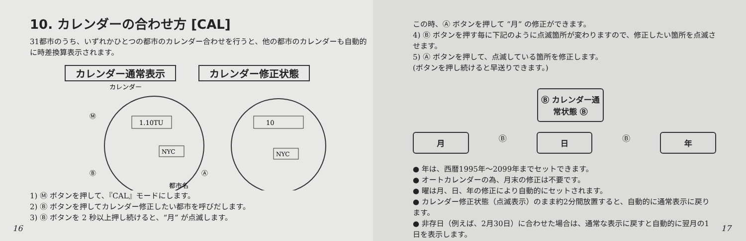10. カレンダーの合わせ方 [CAL]
31都市のうち、いずれかひとつの都市のカレンダー合わせを行うと、他の都市のカレンダーも自動的に時差換算表示されます。
カレンダー通常表示 カレンダー修正状態
カレンダー
1.10TU
NYC
Ⓜ
Ⓑ
Ⓐ
都市名
10
NYC
1) Ⓜ ボタンを押して、『CAL』モードにします。
2) Ⓑ ボタンを押してカレンダー修正したい都市を呼びだします。
3) Ⓑ ボタンを 2 秒以上押し続けると、“月” が点滅します。
16
この時、Ⓐ ボタンを押して “月” の修正ができます。
4) Ⓑ ボタンを押す毎に下記のように点滅箇所が変わりますので、修正したい箇所を点滅させます。
5) Ⓐ ボタンを押して、点滅している箇所を修正します。
(ボタンを押し続けると早送りできます。)
Ⓑ カレンダー通常状態 Ⓑ
月
Ⓑ
日
Ⓑ
年
● 年は、西暦1995年～2099年までセットできます。
● オートカレンダーの為、月末の修正は不要です。
● 曜は月、日、年の修正により自動的にセットされます。
● カレンダー修正状態（点滅表示）のまま約2分間放置すると、自動的に通常表示に戻ります。
● 非存日（例えば、2月30日）に合わせた場合は、通常な表示に戻すと自動的に翌月の1日を表示します。
17